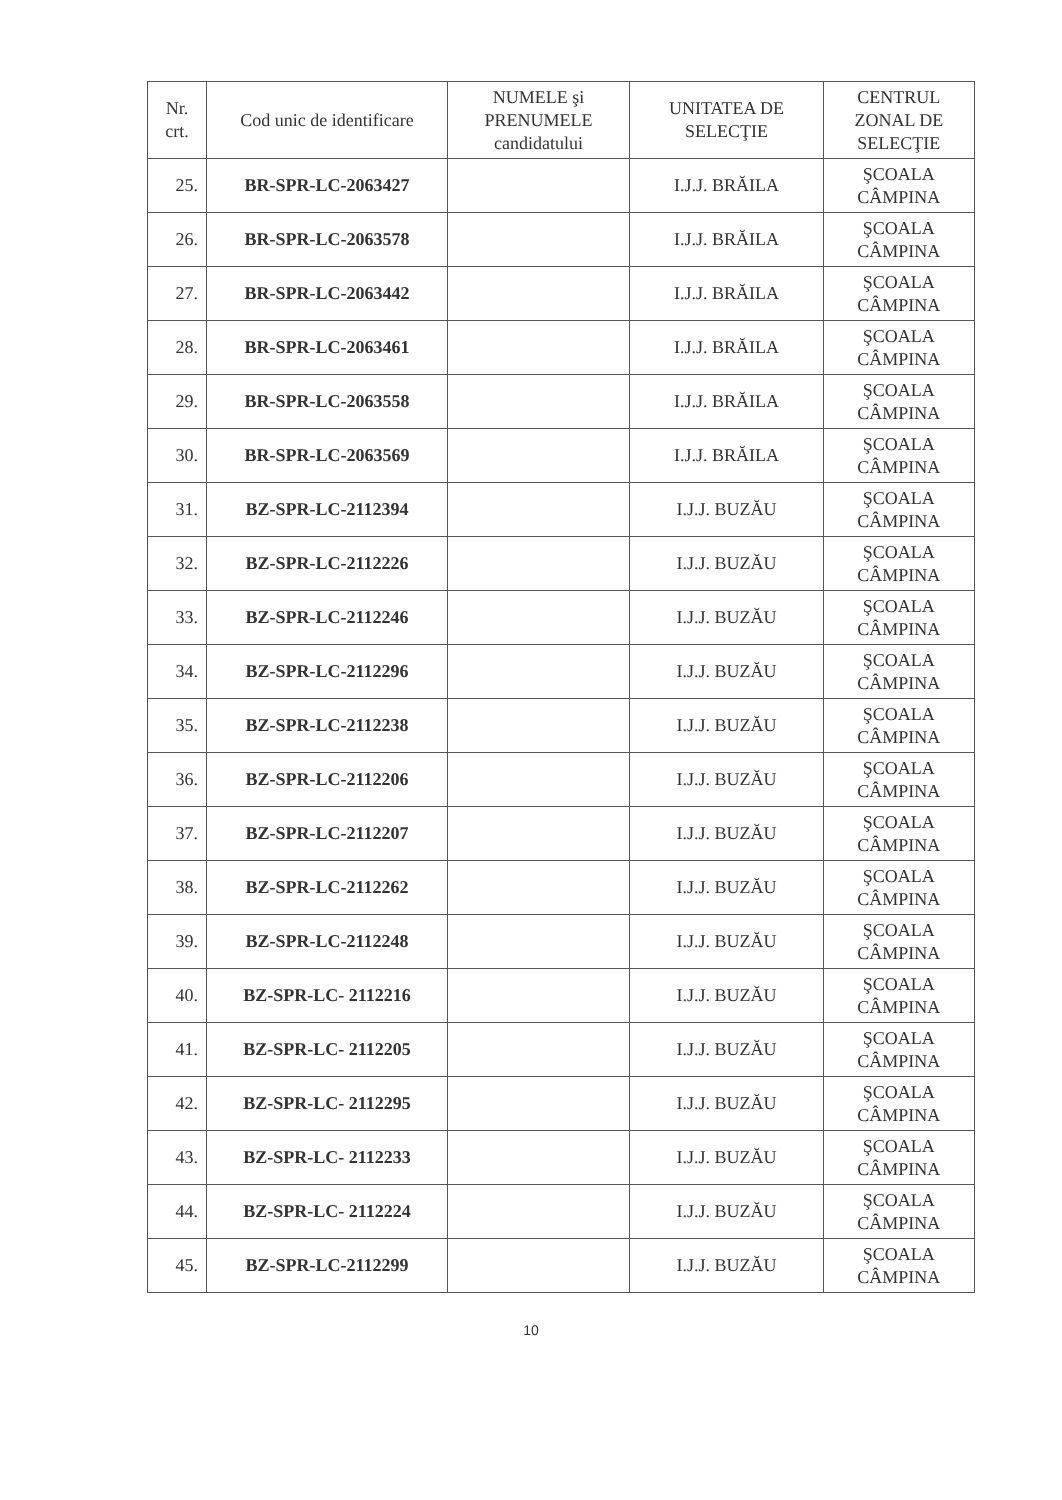| Nr. crt. | Cod unic de identificare | NUMELE şi PRENUMELE candidatului | UNITATEA DE SELECŢIE | CENTRUL ZONAL DE SELECŢIE |
| --- | --- | --- | --- | --- |
| 25. | BR-SPR-LC-2063427 | | I.J.J. BRĂILA | ŞCOALA CÂMPINA |
| 26. | BR-SPR-LC-2063578 | | I.J.J. BRĂILA | ŞCOALA CÂMPINA |
| 27. | BR-SPR-LC-2063442 | | I.J.J. BRĂILA | ŞCOALA CÂMPINA |
| 28. | BR-SPR-LC-2063461 | | I.J.J. BRĂILA | ŞCOALA CÂMPINA |
| 29. | BR-SPR-LC-2063558 | | I.J.J. BRĂILA | ŞCOALA CÂMPINA |
| 30. | BR-SPR-LC-2063569 | | I.J.J. BRĂILA | ŞCOALA CÂMPINA |
| 31. | BZ-SPR-LC-2112394 | | I.J.J. BUZĂU | ŞCOALA CÂMPINA |
| 32. | BZ-SPR-LC-2112226 | | I.J.J. BUZĂU | ŞCOALA CÂMPINA |
| 33. | BZ-SPR-LC-2112246 | | I.J.J. BUZĂU | ŞCOALA CÂMPINA |
| 34. | BZ-SPR-LC-2112296 | | I.J.J. BUZĂU | ŞCOALA CÂMPINA |
| 35. | BZ-SPR-LC-2112238 | | I.J.J. BUZĂU | ŞCOALA CÂMPINA |
| 36. | BZ-SPR-LC-2112206 | | I.J.J. BUZĂU | ŞCOALA CÂMPINA |
| 37. | BZ-SPR-LC-2112207 | | I.J.J. BUZĂU | ŞCOALA CÂMPINA |
| 38. | BZ-SPR-LC-2112262 | | I.J.J. BUZĂU | ŞCOALA CÂMPINA |
| 39. | BZ-SPR-LC-2112248 | | I.J.J. BUZĂU | ŞCOALA CÂMPINA |
| 40. | BZ-SPR-LC- 2112216 | | I.J.J. BUZĂU | ŞCOALA CÂMPINA |
| 41. | BZ-SPR-LC- 2112205 | | I.J.J. BUZĂU | ŞCOALA CÂMPINA |
| 42. | BZ-SPR-LC- 2112295 | | I.J.J. BUZĂU | ŞCOALA CÂMPINA |
| 43. | BZ-SPR-LC- 2112233 | | I.J.J. BUZĂU | ŞCOALA CÂMPINA |
| 44. | BZ-SPR-LC- 2112224 | | I.J.J. BUZĂU | ŞCOALA CÂMPINA |
| 45. | BZ-SPR-LC-2112299 | | I.J.J. BUZĂU | ŞCOALA CÂMPINA |
10